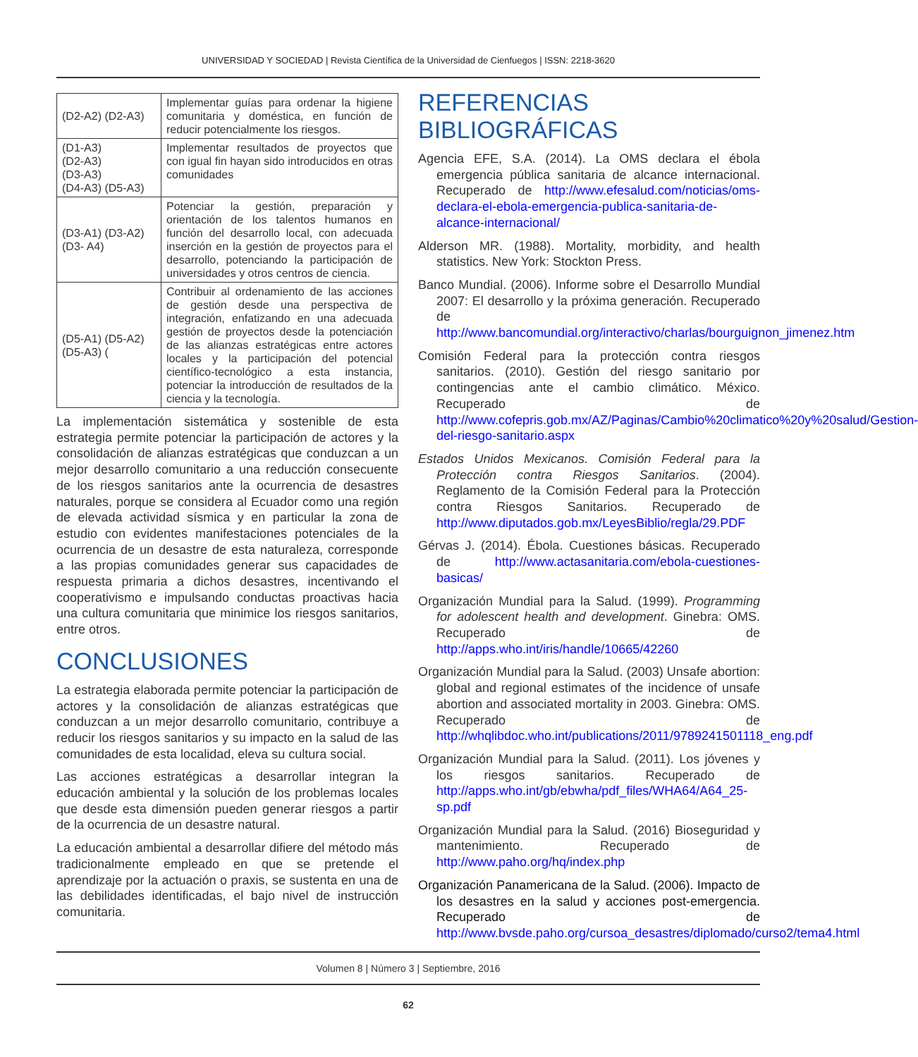UNIVERSIDAD Y SOCIEDAD | Revista Científica de la Universidad de Cienfuegos | ISSN: 2218-3620
| (D2-A2) (D2-A3) | Implementar guías para ordenar la higiene comunitaria y doméstica, en función de reducir potencialmente los riesgos. |
| (D1-A3) (D2-A3) (D3-A3) (D4-A3) (D5-A3) | Implementar resultados de proyectos que con igual fin hayan sido introducidos en otras comunidades |
| (D3-A1) (D3-A2) (D3- A4) | Potenciar la gestión, preparación y orientación de los talentos humanos en función del desarrollo local, con adecuada inserción en la gestión de proyectos para el desarrollo, potenciando la participación de universidades y otros centros de ciencia. |
| (D5-A1) (D5-A2) (D5-A3) ( | Contribuir al ordenamiento de las acciones de gestión desde una perspectiva de integración, enfatizando en una adecuada gestión de proyectos desde la potenciación de las alianzas estratégicas entre actores locales y la participación del potencial científico-tecnológico a esta instancia, potenciar la introducción de resultados de la ciencia y la tecnología. |
La implementación sistemática y sostenible de esta estrategia permite potenciar la participación de actores y la consolidación de alianzas estratégicas que conduzcan a un mejor desarrollo comunitario a una reducción consecuente de los riesgos sanitarios ante la ocurrencia de desastres naturales, porque se considera al Ecuador como una región de elevada actividad sísmica y en particular la zona de estudio con evidentes manifestaciones potenciales de la ocurrencia de un desastre de esta naturaleza, corresponde a las propias comunidades generar sus capacidades de respuesta primaria a dichos desastres, incentivando el cooperativismo e impulsando conductas proactivas hacia una cultura comunitaria que minimice los riesgos sanitarios, entre otros.
CONCLUSIONES
La estrategia elaborada permite potenciar la participación de actores y la consolidación de alianzas estratégicas que conduzcan a un mejor desarrollo comunitario, contribuye a reducir los riesgos sanitarios y su impacto en la salud de las comunidades de esta localidad, eleva su cultura social.
Las acciones estratégicas a desarrollar integran la educación ambiental y la solución de los problemas locales que desde esta dimensión pueden generar riesgos a partir de la ocurrencia de un desastre natural.
La educación ambiental a desarrollar difiere del método más tradicionalmente empleado en que se pretende el aprendizaje por la actuación o praxis, se sustenta en una de las debilidades identificadas, el bajo nivel de instrucción comunitaria.
REFERENCIAS BIBLIOGRÁFICAS
Agencia EFE, S.A. (2014). La OMS declara el ébola emergencia pública sanitaria de alcance internacional. Recuperado de http://www.efesalud.com/noticias/oms-declara-el-ebola-emergencia-publica-sanitaria-de-alcance-internacional/
Alderson MR. (1988). Mortality, morbidity, and health statistics. New York: Stockton Press.
Banco Mundial. (2006). Informe sobre el Desarrollo Mundial 2007: El desarrollo y la próxima generación. Recuperado de http://www.bancomundial.org/interactivo/charlas/bourguignon_jimenez.htm
Comisión Federal para la protección contra riesgos sanitarios. (2010). Gestión del riesgo sanitario por contingencias ante el cambio climático. México. Recuperado de http://www.cofepris.gob.mx/AZ/Paginas/Cambio%20climatico%20y%20salud/Gestion-del-riesgo-sanitario.aspx
Estados Unidos Mexicanos. Comisión Federal para la Protección contra Riesgos Sanitarios. (2004). Reglamento de la Comisión Federal para la Protección contra Riesgos Sanitarios. Recuperado de http://www.diputados.gob.mx/LeyesBiblio/regla/29.PDF
Gérvas J. (2014). Ébola. Cuestiones básicas. Recuperado de http://www.actasanitaria.com/ebola-cuestiones-basicas/
Organización Mundial para la Salud. (1999). Programming for adolescent health and development. Ginebra: OMS. Recuperado de http://apps.who.int/iris/handle/10665/42260
Organización Mundial para la Salud. (2003) Unsafe abortion: global and regional estimates of the incidence of unsafe abortion and associated mortality in 2003. Ginebra: OMS. Recuperado de http://whqlibdoc.who.int/publications/2011/9789241501118_eng.pdf
Organización Mundial para la Salud. (2011). Los jóvenes y los riesgos sanitarios. Recuperado de http://apps.who.int/gb/ebwha/pdf_files/WHA64/A64_25-sp.pdf
Organización Mundial para la Salud. (2016) Bioseguridad y mantenimiento. Recuperado de http://www.paho.org/hq/index.php
Organización Panamericana de la Salud. (2006). Impacto de los desastres en la salud y acciones post-emergencia. Recuperado de http://www.bvsde.paho.org/cursoa_desastres/diplomado/curso2/tema4.html
Volumen 8 | Número 3 | Septiembre, 2016
62